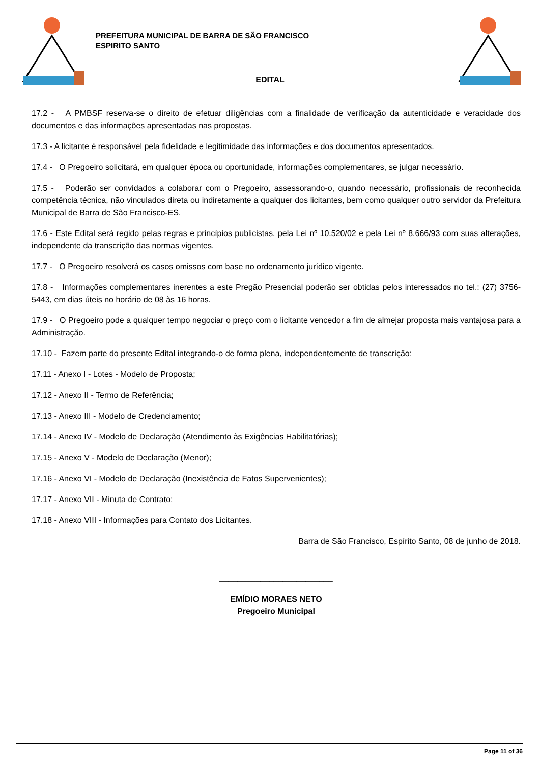PREFEITURA MUNICIPAL DE BARRA DE SÃO FRANCISCO
ESPIRITO SANTO
EDITAL
17.2 - A PMBSF reserva-se o direito de efetuar diligências com a finalidade de verificação da autenticidade e veracidade dos documentos e das informações apresentadas nas propostas.
17.3 - A licitante é responsável pela fidelidade e legitimidade das informações e dos documentos apresentados.
17.4 - O Pregoeiro solicitará, em qualquer época ou oportunidade, informações complementares, se julgar necessário.
17.5 - Poderão ser convidados a colaborar com o Pregoeiro, assessorando-o, quando necessário, profissionais de reconhecida competência técnica, não vinculados direta ou indiretamente a qualquer dos licitantes, bem como qualquer outro servidor da Prefeitura Municipal de Barra de São Francisco-ES.
17.6 - Este Edital será regido pelas regras e princípios publicistas, pela Lei nº 10.520/02 e pela Lei nº 8.666/93 com suas alterações, independente da transcrição das normas vigentes.
17.7 - O Pregoeiro resolverá os casos omissos com base no ordenamento jurídico vigente.
17.8 - Informações complementares inerentes a este Pregão Presencial poderão ser obtidas pelos interessados no tel.: (27) 3756-5443, em dias úteis no horário de 08 às 16 horas.
17.9 - O Pregoeiro pode a qualquer tempo negociar o preço com o licitante vencedor a fim de almejar proposta mais vantajosa para a Administração.
17.10 - Fazem parte do presente Edital integrando-o de forma plena, independentemente de transcrição:
17.11 - Anexo I - Lotes - Modelo de Proposta;
17.12 - Anexo II - Termo de Referência;
17.13 - Anexo III - Modelo de Credenciamento;
17.14 - Anexo IV - Modelo de Declaração (Atendimento às Exigências Habilitatórias);
17.15 - Anexo V - Modelo de Declaração (Menor);
17.16 - Anexo VI - Modelo de Declaração (Inexistência de Fatos Supervenientes);
17.17 - Anexo VII - Minuta de Contrato;
17.18 - Anexo VIII - Informações para Contato dos Licitantes.
Barra de São Francisco, Espírito Santo, 08 de junho de 2018.
_________________________
EMÍDIO MORAES NETO
Pregoeiro Municipal
Page 11 of 36